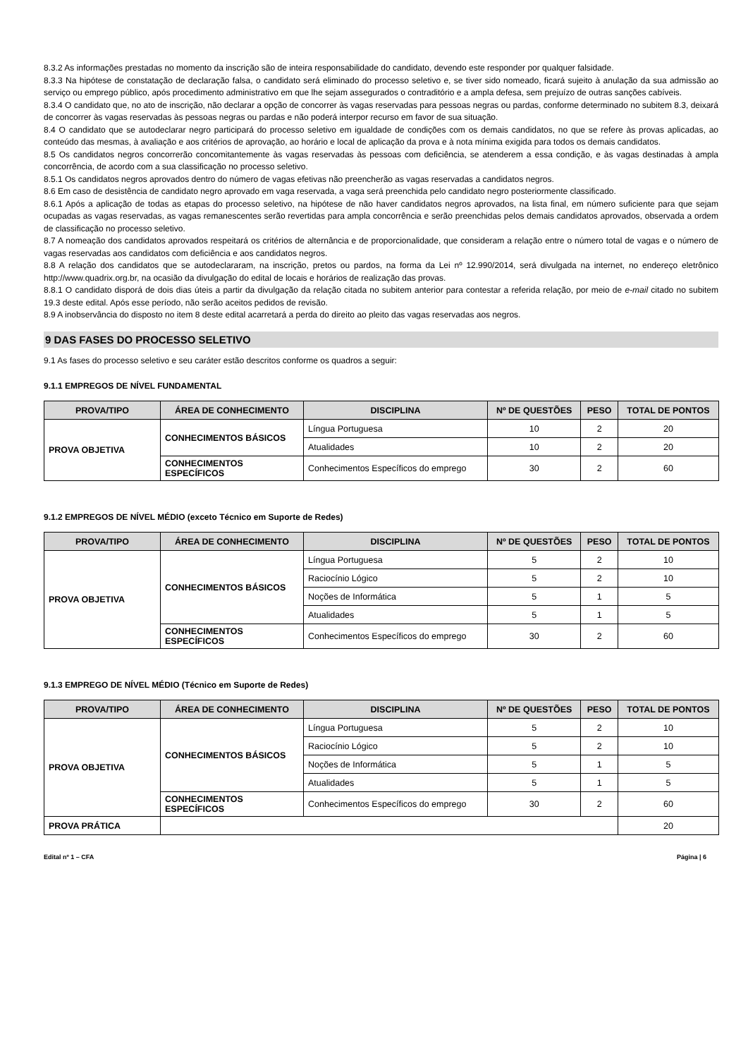8.3.2 As informações prestadas no momento da inscrição são de inteira responsabilidade do candidato, devendo este responder por qualquer falsidade.
8.3.3 Na hipótese de constatação de declaração falsa, o candidato será eliminado do processo seletivo e, se tiver sido nomeado, ficará sujeito à anulação da sua admissão ao serviço ou emprego público, após procedimento administrativo em que lhe sejam assegurados o contraditório e a ampla defesa, sem prejuízo de outras sanções cabíveis.
8.3.4 O candidato que, no ato de inscrição, não declarar a opção de concorrer às vagas reservadas para pessoas negras ou pardas, conforme determinado no subitem 8.3, deixará de concorrer às vagas reservadas às pessoas negras ou pardas e não poderá interpor recurso em favor de sua situação.
8.4 O candidato que se autodeclarar negro participará do processo seletivo em igualdade de condições com os demais candidatos, no que se refere às provas aplicadas, ao conteúdo das mesmas, à avaliação e aos critérios de aprovação, ao horário e local de aplicação da prova e à nota mínima exigida para todos os demais candidatos.
8.5 Os candidatos negros concorrerão concomitantemente às vagas reservadas às pessoas com deficiência, se atenderem a essa condição, e às vagas destinadas à ampla concorrência, de acordo com a sua classificação no processo seletivo.
8.5.1 Os candidatos negros aprovados dentro do número de vagas efetivas não preencherão as vagas reservadas a candidatos negros.
8.6 Em caso de desistência de candidato negro aprovado em vaga reservada, a vaga será preenchida pelo candidato negro posteriormente classificado.
8.6.1 Após a aplicação de todas as etapas do processo seletivo, na hipótese de não haver candidatos negros aprovados, na lista final, em número suficiente para que sejam ocupadas as vagas reservadas, as vagas remanescentes serão revertidas para ampla concorrência e serão preenchidas pelos demais candidatos aprovados, observada a ordem de classificação no processo seletivo.
8.7 A nomeação dos candidatos aprovados respeitará os critérios de alternância e de proporcionalidade, que consideram a relação entre o número total de vagas e o número de vagas reservadas aos candidatos com deficiência e aos candidatos negros.
8.8 A relação dos candidatos que se autodeclararam, na inscrição, pretos ou pardos, na forma da Lei nº 12.990/2014, será divulgada na internet, no endereço eletrônico http://www.quadrix.org.br, na ocasião da divulgação do edital de locais e horários de realização das provas.
8.8.1 O candidato disporá de dois dias úteis a partir da divulgação da relação citada no subitem anterior para contestar a referida relação, por meio de e-mail citado no subitem 19.3 deste edital. Após esse período, não serão aceitos pedidos de revisão.
8.9 A inobservância do disposto no item 8 deste edital acarretará a perda do direito ao pleito das vagas reservadas aos negros.
9 DAS FASES DO PROCESSO SELETIVO
9.1 As fases do processo seletivo e seu caráter estão descritos conforme os quadros a seguir:
9.1.1 EMPREGOS DE NÍVEL FUNDAMENTAL
| PROVA/TIPO | ÁREA DE CONHECIMENTO | DISCIPLINA | Nº DE QUESTÕES | PESO | TOTAL DE PONTOS |
| --- | --- | --- | --- | --- | --- |
| PROVA OBJETIVA | CONHECIMENTOS BÁSICOS | Língua Portuguesa | 10 | 2 | 20 |
| | | Atualidades | 10 | 2 | 20 |
| | CONHECIMENTOS ESPECÍFICOS | Conhecimentos Específicos do emprego | 30 | 2 | 60 |
9.1.2 EMPREGOS DE NÍVEL MÉDIO (exceto Técnico em Suporte de Redes)
| PROVA/TIPO | ÁREA DE CONHECIMENTO | DISCIPLINA | Nº DE QUESTÕES | PESO | TOTAL DE PONTOS |
| --- | --- | --- | --- | --- | --- |
| PROVA OBJETIVA | CONHECIMENTOS BÁSICOS | Língua Portuguesa | 5 | 2 | 10 |
| | | Raciocínio Lógico | 5 | 2 | 10 |
| | | Noções de Informática | 5 | 1 | 5 |
| | | Atualidades | 5 | 1 | 5 |
| | CONHECIMENTOS ESPECÍFICOS | Conhecimentos Específicos do emprego | 30 | 2 | 60 |
9.1.3 EMPREGO DE NÍVEL MÉDIO (Técnico em Suporte de Redes)
| PROVA/TIPO | ÁREA DE CONHECIMENTO | DISCIPLINA | Nº DE QUESTÕES | PESO | TOTAL DE PONTOS |
| --- | --- | --- | --- | --- | --- |
| PROVA OBJETIVA | CONHECIMENTOS BÁSICOS | Língua Portuguesa | 5 | 2 | 10 |
| | | Raciocínio Lógico | 5 | 2 | 10 |
| | | Noções de Informática | 5 | 1 | 5 |
| | | Atualidades | 5 | 1 | 5 |
| | CONHECIMENTOS ESPECÍFICOS | Conhecimentos Específicos do emprego | 30 | 2 | 60 |
| PROVA PRÁTICA | | | | | 20 |
Edital nº 1 – CFA Página | 6